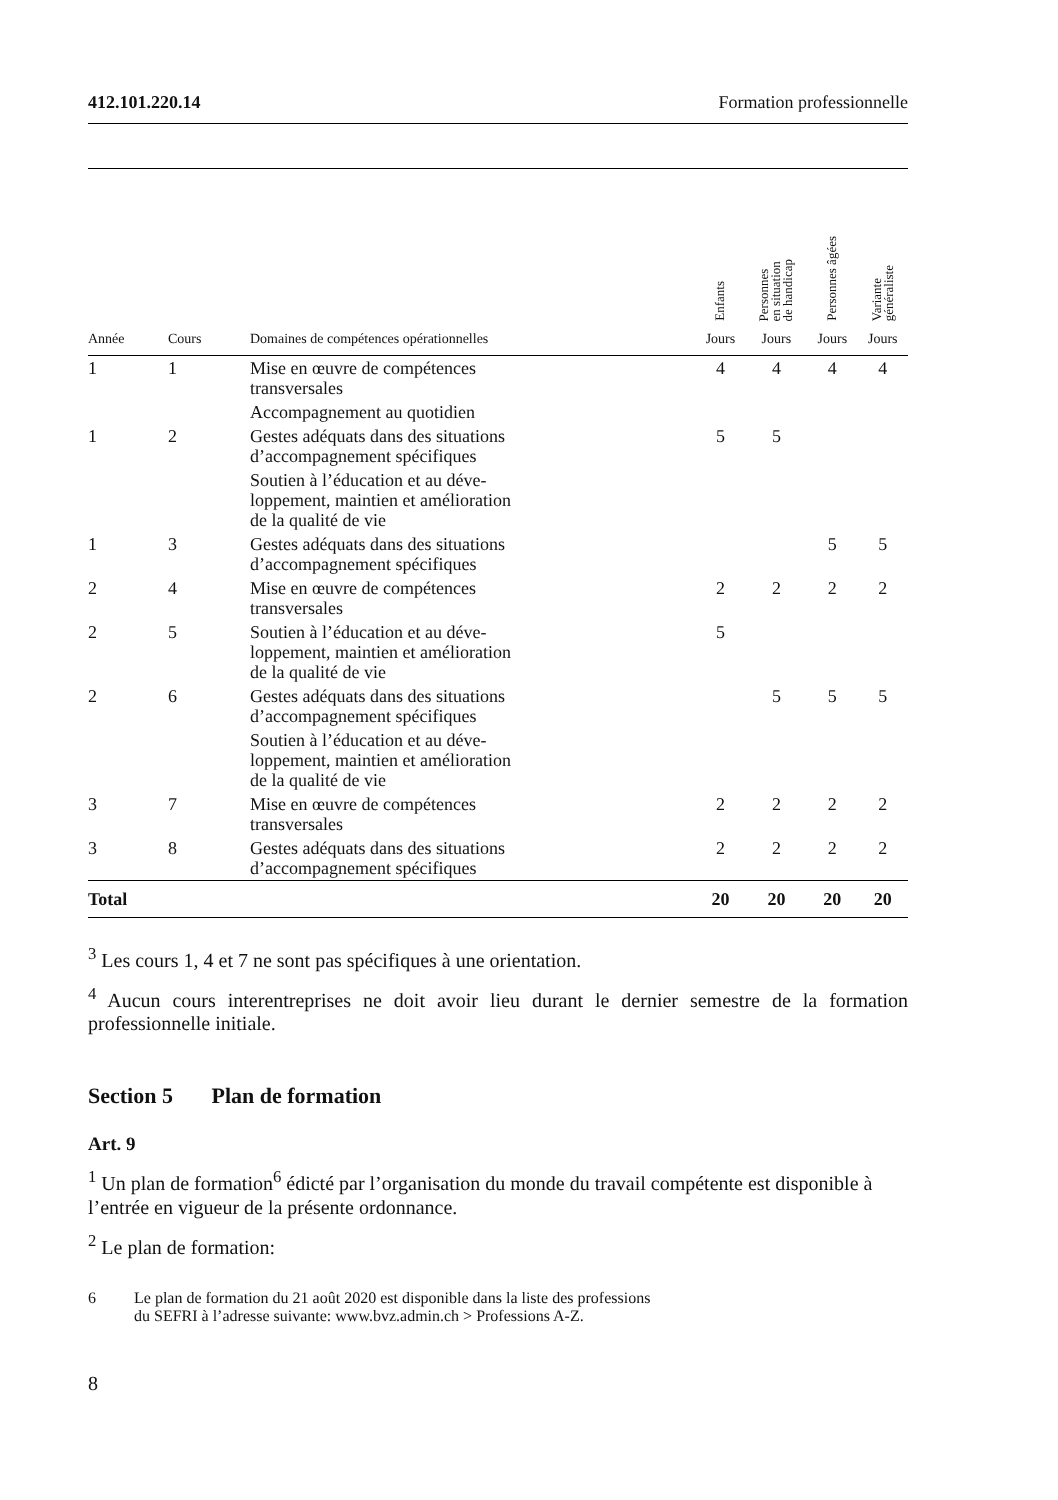412.101.220.14 Formation professionnelle
| | | | Enfants | Personnes en situation de handicap | Personnes âgées | Variante généraliste |
| Année | Cours | Domaines de compétences opérationnelles | Jours | Jours | Jours | Jours |
| 1 | 1 | Mise en œuvre de compétences transversales | 4 | 4 | 4 | 4 |
| | | Accompagnement au quotidien | | | | |
| 1 | 2 | Gestes adéquats dans des situations d’accompagnement spécifiques | 5 | 5 | | |
| | | Soutien à l’éducation et au déve- loppement, maintien et amélioration de la qualité de vie | | | | |
| 1 | 3 | Gestes adéquats dans des situations d’accompagnement spécifiques | | | 5 | 5 |
| 2 | 4 | Mise en œuvre de compétences transversales | 2 | 2 | 2 | 2 |
| 2 | 5 | Soutien à l’éducation et au déve- loppement, maintien et amélioration de la qualité de vie | 5 | | | |
| 2 | 6 | Gestes adéquats dans des situations d’accompagnement spécifiques | | 5 | 5 | 5 |
| | | Soutien à l’éducation et au déve- loppement, maintien et amélioration de la qualité de vie | | | | |
| 3 | 7 | Mise en œuvre de compétences transversales | 2 | 2 | 2 | 2 |
| 3 | 8 | Gestes adéquats dans des situations d’accompagnement spécifiques | 2 | 2 | 2 | 2 |
| Total | | | 20 | 20 | 20 | 20 |
<sup>3</sup> Les cours 1, 4 et 7 ne sont pas spécifiques à une orientation.
<sup>4</sup> Aucun cours interentreprises ne doit avoir lieu durant le dernier semestre de la formation professionnelle initiale.
Section 5 Plan de formation
Art. 9
<sup>1</sup> Un plan de formation<sup>6</sup> édicté par l’organisation du monde du travail compétente est disponible à l’entrée en vigueur de la présente ordonnance.
<sup>2</sup> Le plan de formation:
6 Le plan de formation du 21 août 2020 est disponible dans la liste des professions
du SEFRI à l’adresse suivante: www.bvz.admin.ch > Professions A-Z.
8